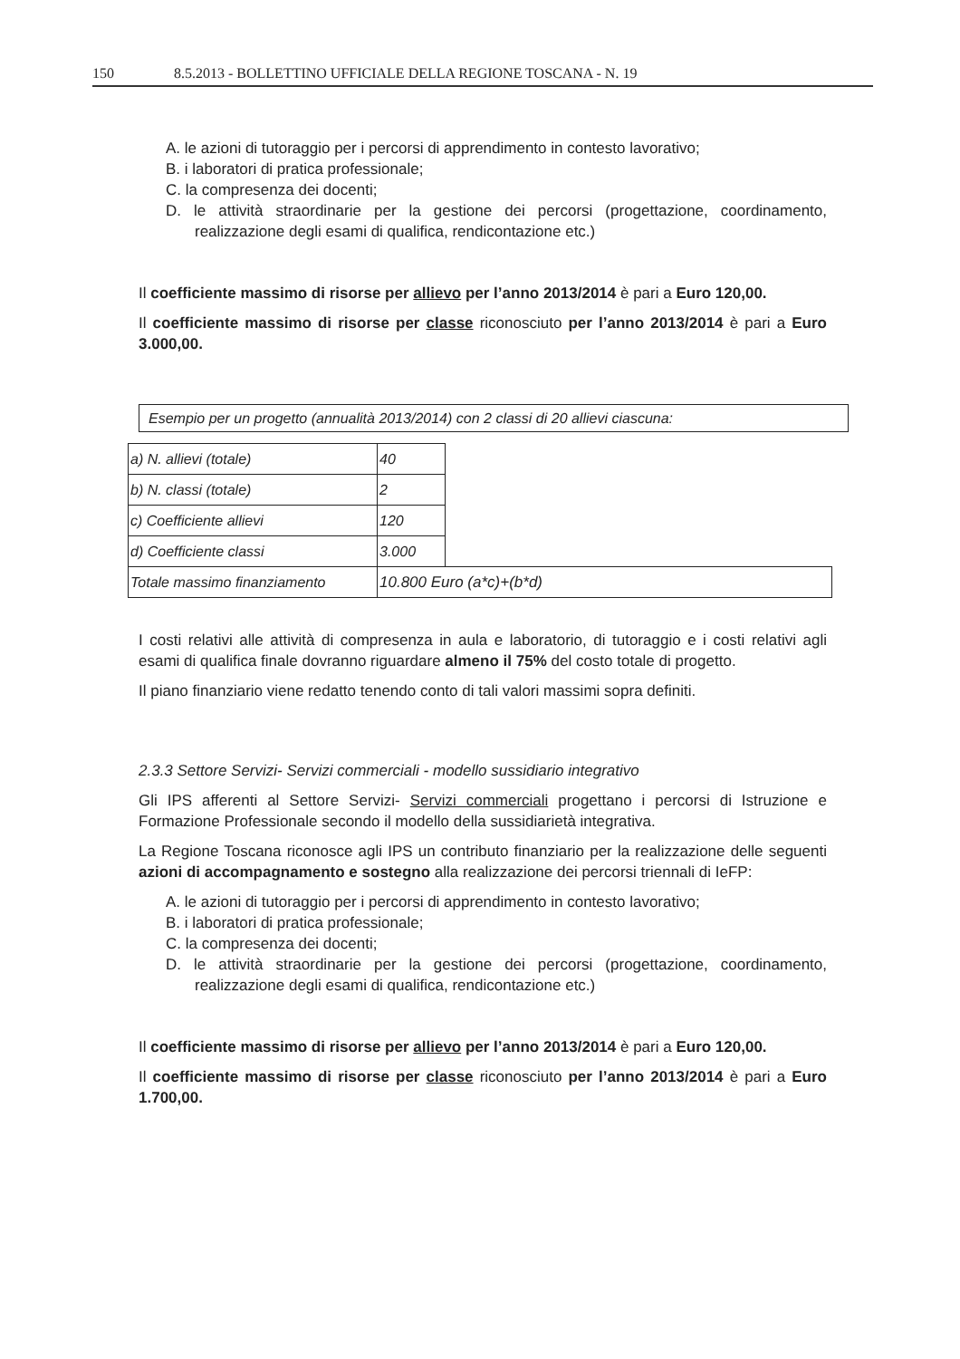150 8.5.2013 - BOLLETTINO UFFICIALE DELLA REGIONE TOSCANA - N. 19
A. le azioni di tutoraggio per i percorsi di apprendimento in contesto lavorativo;
B. i laboratori di pratica professionale;
C. la compresenza dei docenti;
D. le attività straordinarie per la gestione dei percorsi (progettazione, coordinamento, realizzazione degli esami di qualifica, rendicontazione etc.)
Il coefficiente massimo di risorse per allievo per l’anno 2013/2014 è pari a Euro 120,00.
Il coefficiente massimo di risorse per classe riconosciuto per l’anno 2013/2014 è pari a Euro 3.000,00.
Esempio per un progetto (annualità 2013/2014) con 2 classi di 20 allievi ciascuna:
| a) N. allievi (totale) | 40 | |
| b) N. classi (totale) | 2 | |
| c) Coefficiente allievi | 120 | |
| d) Coefficiente classi | 3.000 | |
| Totale massimo finanziamento | 10.800 Euro (a*c)+(b*d) | |
I costi relativi alle attività di compresenza in aula e laboratorio, di tutoraggio e i costi relativi agli esami di qualifica finale dovranno riguardare almeno il 75% del costo totale di progetto.
Il piano finanziario viene redatto tenendo conto di tali valori massimi sopra definiti.
2.3.3 Settore Servizi- Servizi commerciali - modello sussidiario integrativo
Gli IPS afferenti al Settore Servizi- Servizi commerciali progettano i percorsi di Istruzione e Formazione Professionale secondo il modello della sussidiarietà integrativa.
La Regione Toscana riconosce agli IPS un contributo finanziario per la realizzazione delle seguenti azioni di accompagnamento e sostegno alla realizzazione dei percorsi triennali di IeFP:
A. le azioni di tutoraggio per i percorsi di apprendimento in contesto lavorativo;
B. i laboratori di pratica professionale;
C. la compresenza dei docenti;
D. le attività straordinarie per la gestione dei percorsi (progettazione, coordinamento, realizzazione degli esami di qualifica, rendicontazione etc.)
Il coefficiente massimo di risorse per allievo per l’anno 2013/2014 è pari a Euro 120,00.
Il coefficiente massimo di risorse per classe riconosciuto per l’anno 2013/2014 è pari a Euro 1.700,00.